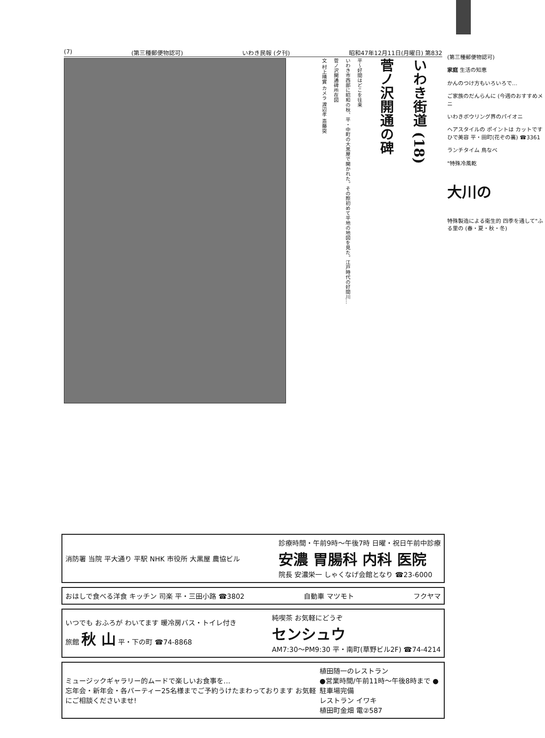(7) (第三種郵便物認可) いわき民報 (夕刊) 昭和47年12月11日(月曜日) 第832
いわき街道 (18)
菅ノ沢開通の碑
平〜好間はどこを往来
いわき市西部に昭和の秋、平・中町の大黒屋で開かれた。その際初めて平地の地図を見た。江戸時代の好間川…
菅ノ沢開通碑所在図
文 村上晴實 カメラ 渡辺孝 斎藤突
消防署 当院 平大通り 平駅 NHK 市役所 大黒屋 農協ビル 診療時間・午前9時〜午後7時 日曜・祝日午前中診療
安濃 胃腸科 内科 医院
院長 安濃栄一 しゃくなげ会館となり ☎23-6000
おはしで食べる洋食 キッチン 司楽 平・三田小路 ☎3802 自動車 マツモト フクヤマ
いつでも おふろが わいてます 暖冷房バス・トイレ付き
旅館 秋 山 平・下の町 ☎74-8868 純喫茶 お気軽にどうぞ
センシュウ
AM7:30〜PM9:30 平・南町(草野ビル2F) ☎74-4214
ミュージックギャラリー的ムードで楽しいお食事を…
忘年会・新年会・各パーティー25名様までご予約うけたまわっております お気軽にご相談くださいませ! 植田随一のレストラン
●営業時間/午前11時〜午後8時まで ●駐車場完備
レストラン イワキ
植田町金畑 電②587
(第三種郵便物認可)
家庭 生活の知恵
かんのつけ方もいろいろで…
ご家族のだんらんに (今週のおすすめメニ
いわきボウリング界のパイオニ
ヘアスタイルの ポイントは カットです ひで美容 平・田町(花ぞの裏) ☎3361
ランチタイム 鳥なべ
"特殊冷風乾
大川の
特殊製造による衛生的 四季を通して"ふる里の (春・夏・秋・冬)